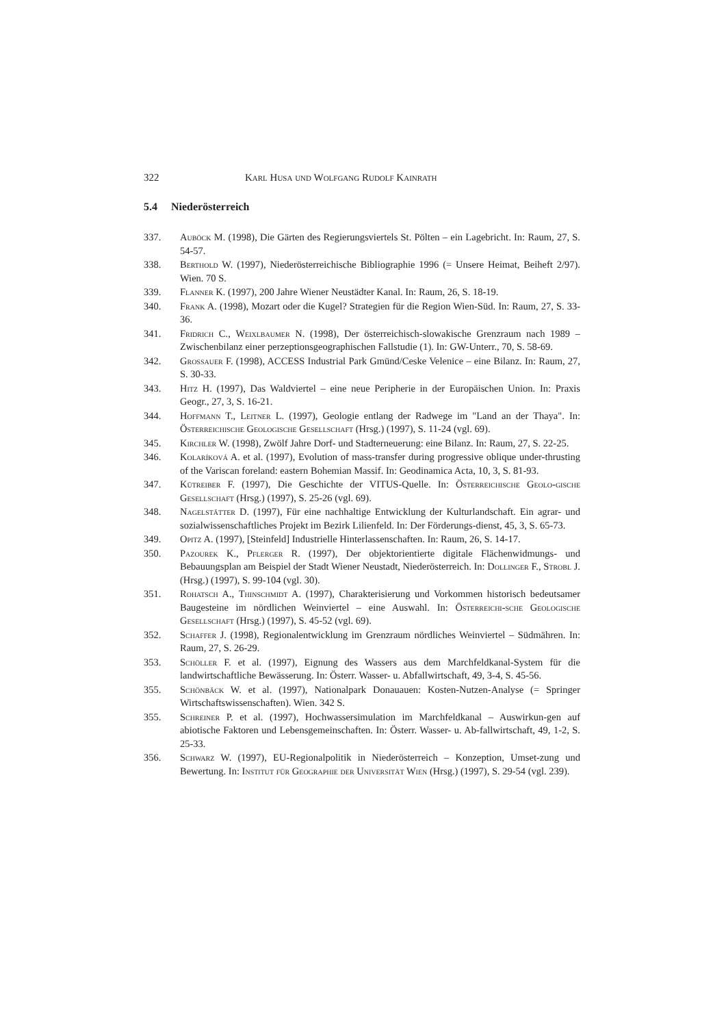322 Karl Husa und Wolfgang Rudolf Kainrath
5.4 Niederösterreich
337. Auböck M. (1998), Die Gärten des Regierungsviertels St. Pölten – ein Lagebricht. In: Raum, 27, S. 54-57.
338. Berthold W. (1997), Niederösterreichische Bibliographie 1996 (= Unsere Heimat, Beiheft 2/97). Wien. 70 S.
339. Flanner K. (1997), 200 Jahre Wiener Neustädter Kanal. In: Raum, 26, S. 18-19.
340. Frank A. (1998), Mozart oder die Kugel? Strategien für die Region Wien-Süd. In: Raum, 27, S. 33-36.
341. Fridrich C., Weixlbaumer N. (1998), Der österreichisch-slowakische Grenzraum nach 1989 – Zwischenbilanz einer perzeptionsgeographischen Fallstudie (1). In: GW-Unterr., 70, S. 58-69.
342. Grossauer F. (1998), ACCESS Industrial Park Gmünd/Ceske Velenice – eine Bilanz. In: Raum, 27, S. 30-33.
343. Hitz H. (1997), Das Waldviertel – eine neue Peripherie in der Europäischen Union. In: Praxis Geogr., 27, 3, S. 16-21.
344. Hoffmann T., Leitner L. (1997), Geologie entlang der Radwege im "Land an der Thaya". In: Österreichische Geologische Gesellschaft (Hrsg.) (1997), S. 11-24 (vgl. 69).
345. Kirchler W. (1998), Zwölf Jahre Dorf- und Stadterneuerung: eine Bilanz. In: Raum, 27, S. 22-25.
346. Kolaríková A. et al. (1997), Evolution of mass-transfer during progressive oblique under-thrusting of the Variscan foreland: eastern Bohemian Massif. In: Geodinamica Acta, 10, 3, S. 81-93.
347. Kütreiber F. (1997), Die Geschichte der VITUS-Quelle. In: Österreichische Geolo-gische Gesellschaft (Hrsg.) (1997), S. 25-26 (vgl. 69).
348. Nagelstätter D. (1997), Für eine nachhaltige Entwicklung der Kulturlandschaft. Ein agrar- und sozialwissenschaftliches Projekt im Bezirk Lilienfeld. In: Der Förderungs-dienst, 45, 3, S. 65-73.
349. Opitz A. (1997), [Steinfeld] Industrielle Hinterlassenschaften. In: Raum, 26, S. 14-17.
350. Pazourek K., Pflerger R. (1997), Der objektorientierte digitale Flächenwidmungs- und Bebauungsplan am Beispiel der Stadt Wiener Neustadt, Niederösterreich. In: Dollinger F., Strobl J. (Hrsg.) (1997), S. 99-104 (vgl. 30).
351. Rohatsch A., Thinschmidt A. (1997), Charakterisierung und Vorkommen historisch bedeutsamer Baugesteine im nördlichen Weinviertel – eine Auswahl. In: Österreichi-sche Geologische Gesellschaft (Hrsg.) (1997), S. 45-52 (vgl. 69).
352. Schaffer J. (1998), Regionalentwicklung im Grenzraum nördliches Weinviertel – Südmähren. In: Raum, 27, S. 26-29.
353. Schöller F. et al. (1997), Eignung des Wassers aus dem Marchfeldkanal-System für die landwirtschaftliche Bewässerung. In: Österr. Wasser- u. Abfallwirtschaft, 49, 3-4, S. 45-56.
355. Schönbäck W. et al. (1997), Nationalpark Donauauen: Kosten-Nutzen-Analyse (= Springer Wirtschaftswissenschaften). Wien. 342 S.
355. Schreiner P. et al. (1997), Hochwassersimulation im Marchfeldkanal – Auswirkun-gen auf abiotische Faktoren und Lebensgemeinschaften. In: Österr. Wasser- u. Ab-fallwirtschaft, 49, 1-2, S. 25-33.
356. Schwarz W. (1997), EU-Regionalpolitik in Niederösterreich – Konzeption, Umset-zung und Bewertung. In: Institut für Geographie der Universität Wien (Hrsg.) (1997), S. 29-54 (vgl. 239).